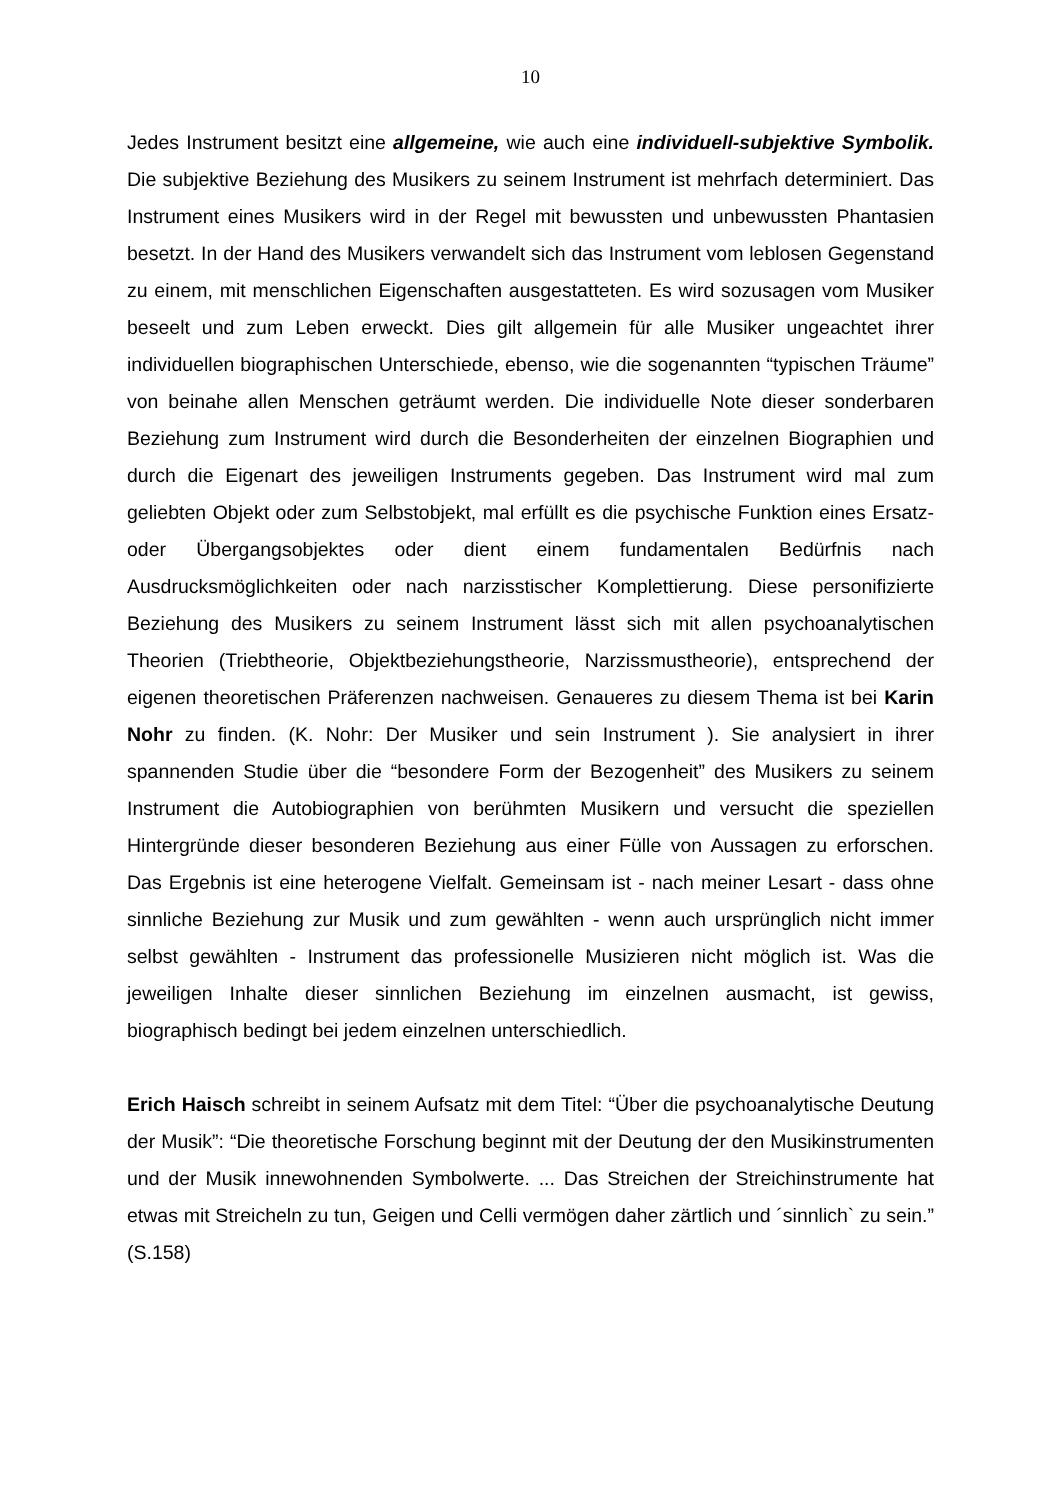10
Jedes Instrument besitzt eine allgemeine, wie auch eine individuell-subjektive Symbolik. Die subjektive Beziehung des Musikers zu seinem Instrument ist mehrfach determiniert. Das Instrument eines Musikers wird in der Regel mit bewussten und unbewussten Phantasien besetzt. In der Hand des Musikers verwandelt sich das Instrument vom leblosen Gegenstand zu einem, mit menschlichen Eigenschaften ausgestatteten. Es wird sozusagen vom Musiker beseelt und zum Leben erweckt. Dies gilt allgemein für alle Musiker ungeachtet ihrer individuellen biographischen Unterschiede, ebenso, wie die sogenannten “typischen Träume” von beinahe allen Menschen geträumt werden. Die individuelle Note dieser sonderbaren Beziehung zum Instrument wird durch die Besonderheiten der einzelnen Biographien und durch die Eigenart des jeweiligen Instruments gegeben. Das Instrument wird mal zum geliebten Objekt oder zum Selbstobjekt, mal erfüllt es die psychische Funktion eines Ersatz- oder Übergangsobjektes oder dient einem fundamentalen Bedürfnis nach Ausdrucksmöglichkeiten oder nach narzisstischer Komplettierung. Diese personifizierte Beziehung des Musikers zu seinem Instrument lässt sich mit allen psychoanalytischen Theorien (Triebtheorie, Objektbeziehungstheorie, Narzissmustheorie), entsprechend der eigenen theoretischen Präferenzen nachweisen. Genaueres zu diesem Thema ist bei Karin Nohr zu finden. (K. Nohr: Der Musiker und sein Instrument ). Sie analysiert in ihrer spannenden Studie über die “besondere Form der Bezogenheit” des Musikers zu seinem Instrument die Autobiographien von berühmten Musikern und versucht die speziellen Hintergründe dieser besonderen Beziehung aus einer Fülle von Aussagen zu erforschen. Das Ergebnis ist eine heterogene Vielfalt. Gemeinsam ist - nach meiner Lesart - dass ohne sinnliche Beziehung zur Musik und zum gewählten - wenn auch ursprünglich nicht immer selbst gewählten - Instrument das professionelle Musizieren nicht möglich ist. Was die jeweiligen Inhalte dieser sinnlichen Beziehung im einzelnen ausmacht, ist gewiss, biographisch bedingt bei jedem einzelnen unterschiedlich.
Erich Haisch schreibt in seinem Aufsatz mit dem Titel: “Über die psychoanalytische Deutung der Musik”: “Die theoretische Forschung beginnt mit der Deutung der den Musikinstrumenten und der Musik innewohnenden Symbolwerte. ... Das Streichen der Streichinstrumente hat etwas mit Streicheln zu tun, Geigen und Celli vermögen daher zärtlich und ´sinnlich` zu sein.” (S.158)